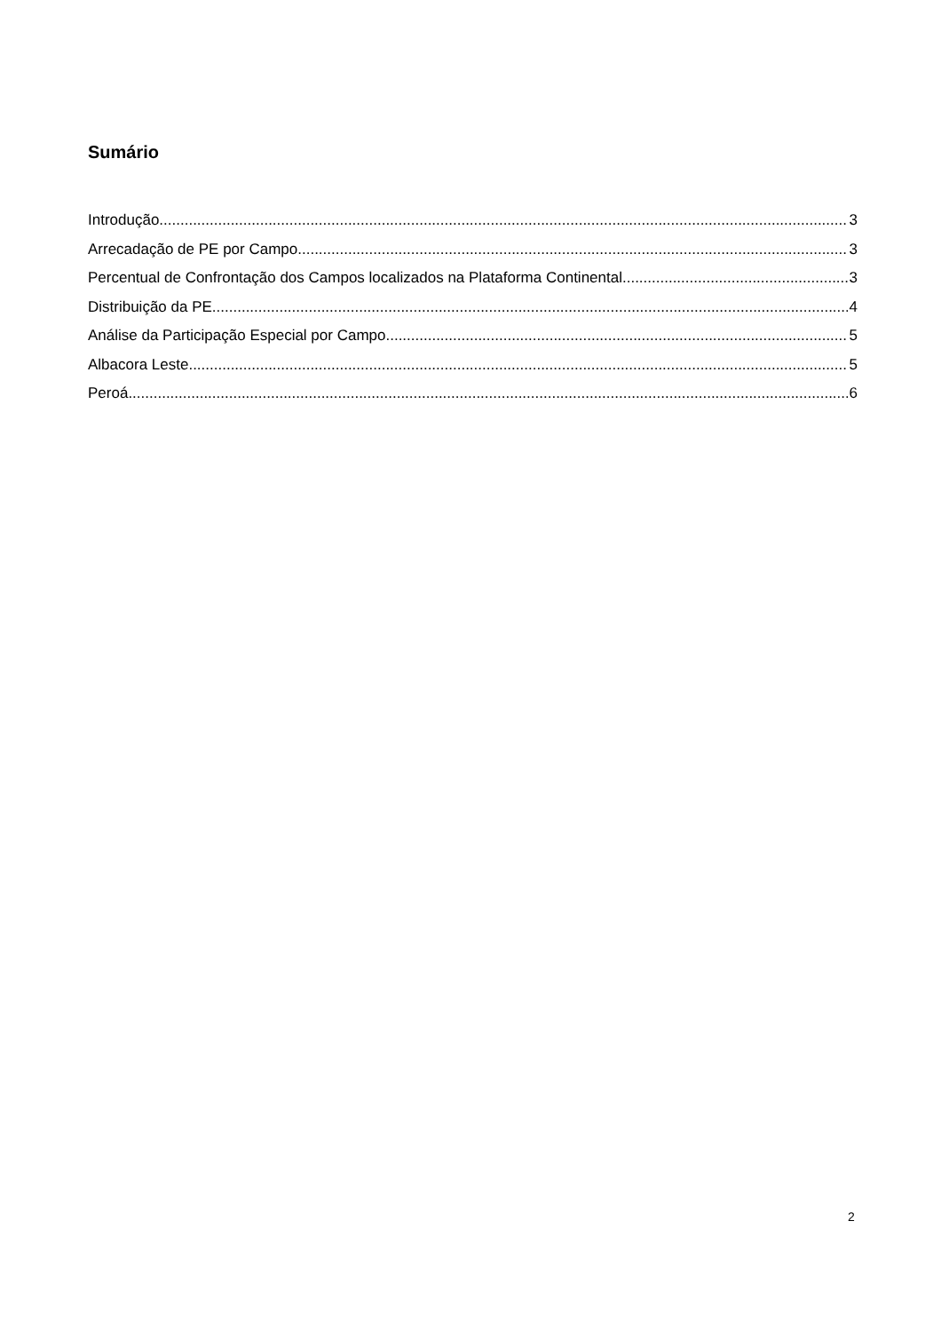Sumário
Introdução 3
Arrecadação de PE por Campo 3
Percentual de Confrontação dos Campos localizados na Plataforma Continental 3
Distribuição da PE 4
Análise da Participação Especial por Campo 5
Albacora Leste 5
Peroá 6
2